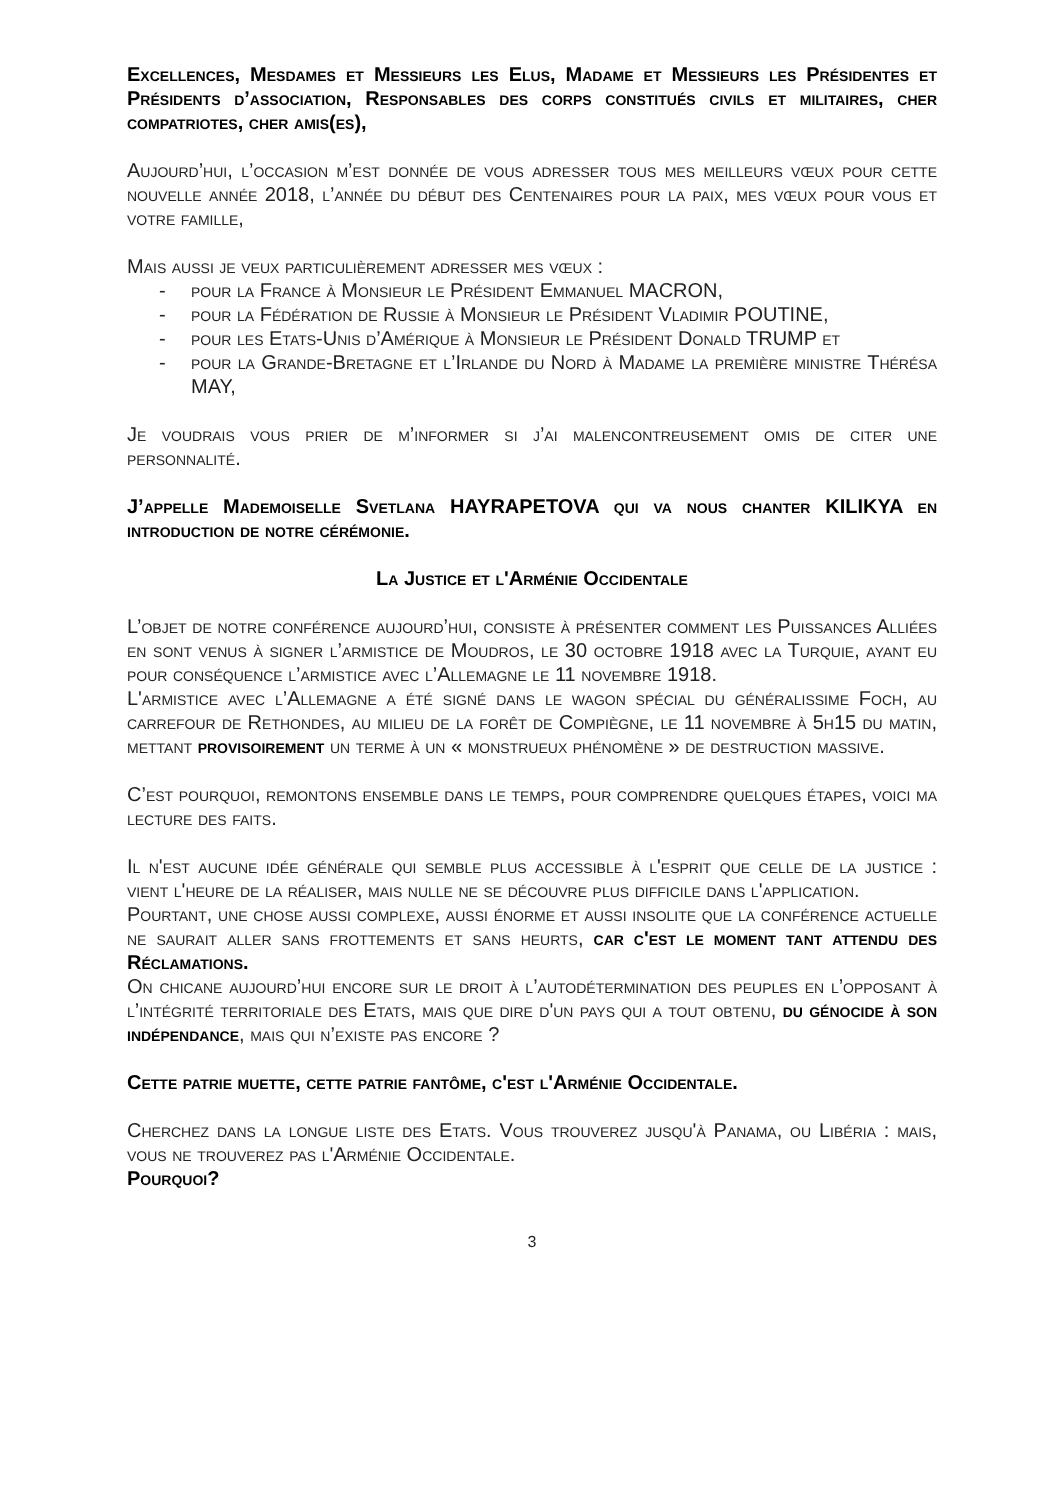Excellences, Mesdames et Messieurs les Elus, Madame et Messieurs les Présidentes et Présidents d’association, Responsables des corps constitués civils et militaires, cher compatriotes, cher amis(es),
Aujourd’hui, l’occasion m’est donnée de vous adresser tous mes meilleurs vœux pour cette nouvelle année 2018, l’année du début des Centenaires pour la paix, mes vœux pour vous et votre famille,
Mais aussi je veux particulièrement adresser mes vœux :
- pour la France à Monsieur le Président Emmanuel MACRON,
- pour la Fédération de Russie à Monsieur le Président Vladimir POUTINE,
- pour les Etats-Unis d’Amérique à Monsieur le Président Donald TRUMP et
- pour la Grande-Bretagne et l’Irlande du Nord à Madame la première ministre Thérésa MAY,
Je voudrais vous prier de m’informer si j’ai malencontreusement omis de citer une personnalité.
J’appelle Mademoiselle Svetlana HAYRAPETOVA qui va nous chanter KILIKYA en introduction de notre cérémonie.
La Justice et l'Arménie Occidentale
L’objet de notre conférence aujourd’hui, consiste à présenter comment les Puissances Alliées en sont venus à signer l’armistice de Moudros, le 30 octobre 1918 avec la Turquie, ayant eu pour conséquence l’armistice avec l’Allemagne le 11 novembre 1918.
L'armistice avec l’Allemagne a été signé dans le wagon spécial du généralissime Foch, au carrefour de Rethondes, au milieu de la forêt de Compiègne, le 11 novembre à 5h15 du matin, mettant provisoirement un terme à un « monstrueux phénomène » de destruction massive.
C’est pourquoi, remontons ensemble dans le temps, pour comprendre quelques étapes, voici ma lecture des faits.
Il n'est aucune idée générale qui semble plus accessible à l'esprit que celle de la justice : vient l'heure de la réaliser, mais nulle ne se découvre plus difficile dans l'application.
Pourtant, une chose aussi complexe, aussi énorme et aussi insolite que la conférence actuelle ne saurait aller sans frottements et sans heurts, car c'est le moment tant attendu des Réclamations.
On chicane aujourd’hui encore sur le droit à l’autodétermination des peuples en l’opposant à l’intégrité territoriale des Etats, mais que dire d'un pays qui a tout obtenu, du génocide à son indépendance, mais qui n’existe pas encore ?
Cette patrie muette, cette patrie fantôme, c'est l'Arménie Occidentale.
Cherchez dans la longue liste des Etats. Vous trouverez jusqu'à Panama, ou Libéria : mais, vous ne trouverez pas l'Arménie Occidentale.
Pourquoi?
3